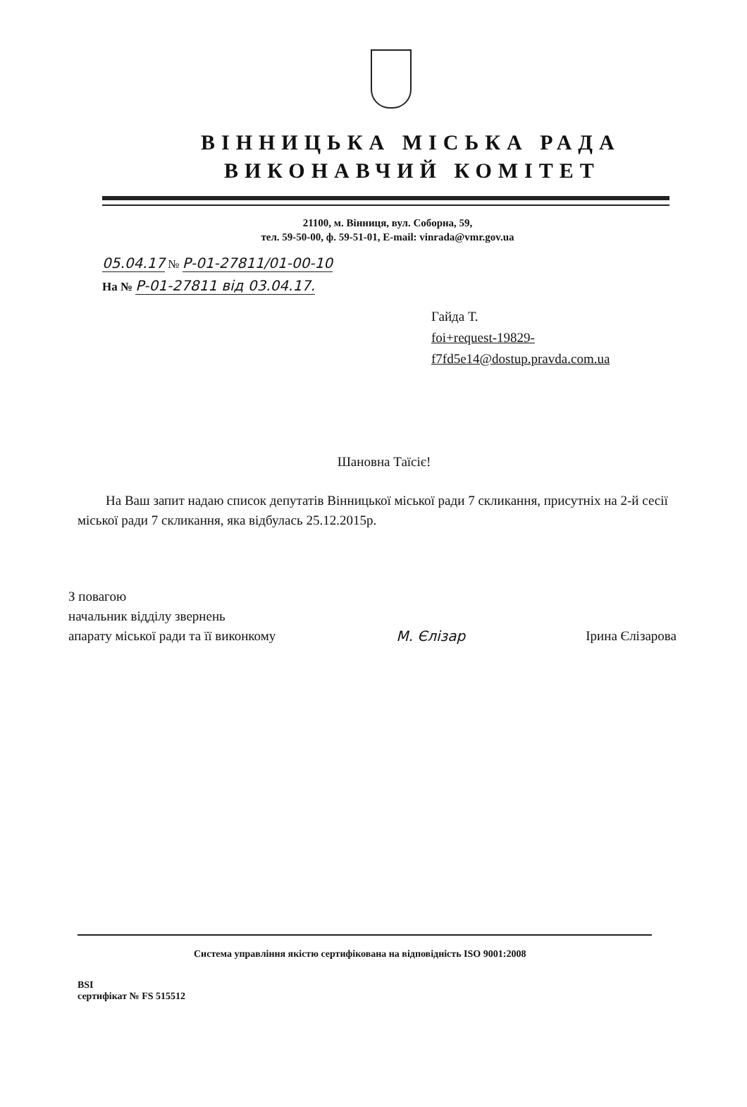ВІННИЦЬКА МІСЬКА РАДА
ВИКОНАВЧИЙ КОМІТЕТ
21100, м. Вінниця, вул. Соборна, 59,
тел. 59-50-00, ф. 59-51-01, E-mail: vinrada@vmr.gov.ua
05.04.17 № Р-01-27811/01-00-10
На № Р-01-27811 від 03.04.17.
Гайда Т.
foi+request-19829-
f7fd5e14@dostup.pravda.com.ua
Шановна Таїсіє!
На Ваш запит надаю список депутатів Вінницької міської ради 7 скликання, присутніх на 2-й сесії міської ради 7 скликання, яка відбулась 25.12.2015р.
З повагою
начальник відділу звернень
апарату міської ради та її виконкому
М. Єлізар
Ірина Єлізарова
Система управління якістю сертифікована на відповідність ISO 9001:2008
BSI
сертифікат № FS 515512